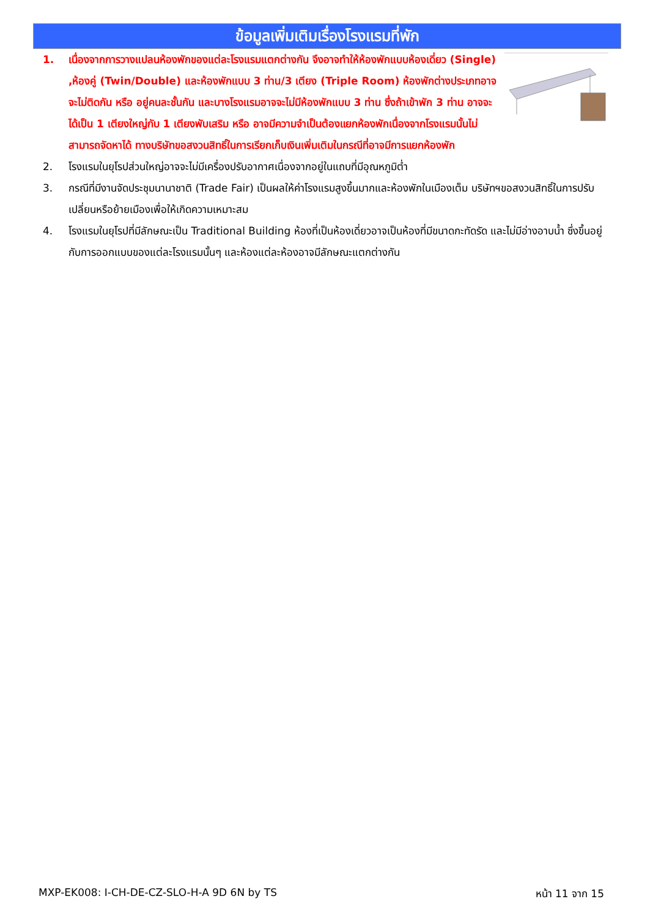ข้อมูลเพิ่มเติมเรื่องโรงแรมที่พัก
1. เนื่องจากการวางแปลนห้องพักของแต่ละโรงแรมแตกต่างกัน จึงอาจทำให้ห้องพักแบบห้องเดี่ยว (Single) ,ห้องคู่ (Twin/Double) และห้องพักแบบ 3 ท่าน/3 เตียง (Triple Room) ห้องพักต่างประเภทอาจจะไม่ติดกัน หรือ อยู่คนละชั้นกัน และบางโรงแรมอาจจะไม่มีห้องพักแบบ 3 ท่าน ซึ่งถ้าเข้าพัก 3 ท่าน อาจจะได้เป็น 1 เตียงใหญ่กับ 1 เตียงพับเสริม หรือ อาจมีความจำเป็นต้องแยกห้องพักเนื่องจากโรงแรมนั้นไม่สามารถจัดหาได้ ทางบริษัทขอสงวนสิทธิ์ในการเรียกเก็บเงินเพิ่มเติมในกรณีที่อาจมีการแยกห้องพัก
2. โรงแรมในยุโรปส่วนใหญ่อาจจะไม่มีเครื่องปรับอากาศเนื่องจากอยู่ในแถบที่มีอุณหภูมิต่ำ
3. กรณีที่มีงานจัดประชุมนานาชาติ (Trade Fair) เป็นผลให้ค่าโรงแรมสูงขึ้นมากและห้องพักในเมืองเต็ม บริษัทฯขอสงวนสิทธิ์ในการปรับเปลี่ยนหรือย้ายเมืองเพื่อให้เกิดความเหมาะสม
4. โรงแรมในยุโรปที่มีลักษณะเป็น Traditional Building ห้องที่เป็นห้องเดี่ยวอาจเป็นห้องที่มีขนาดกะทัดรัด และไม่มีอ่างอาบน้ำ ซึ่งขึ้นอยู่กับการออกแบบของแต่ละโรงแรมนั้นๆ และห้องแต่ละห้องอาจมีลักษณะแตกต่างกัน
MXP-EK008: I-CH-DE-CZ-SLO-H-A 9D 6N by TS หน้า 11 จาก 15